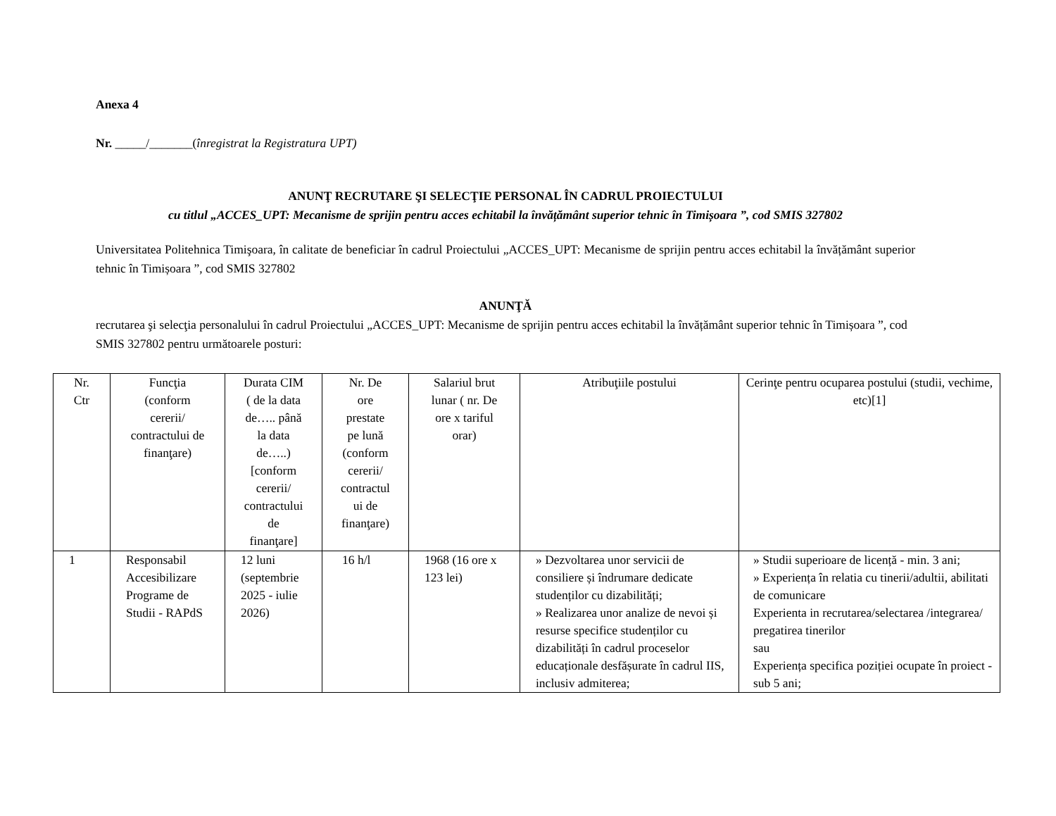Anexa 4
Nr. _____/_______(înregistrat la Registratura UPT)
ANUNŢ RECRUTARE ŞI SELECŢIE PERSONAL ÎN CADRUL PROIECTULUI
cu titlul „ACCES_UPT: Mecanisme de sprijin pentru acces echitabil la învățământ superior tehnic în Timișoara ”, cod SMIS 327802
Universitatea Politehnica Timişoara, în calitate de beneficiar în cadrul Proiectului „ACCES_UPT: Mecanisme de sprijin pentru acces echitabil la învățământ superior tehnic în Timișoara ”, cod SMIS 327802
ANUNŢĂ
recrutarea şi selecţia personalului în cadrul Proiectului „ACCES_UPT: Mecanisme de sprijin pentru acces echitabil la învățământ superior tehnic în Timișoara ”, cod SMIS 327802 pentru următoarele posturi:
| Nr. Ctr | Funcţia (conform cererii/ contractului de finanţare) | Durata CIM ( de la data de….. până la data de…..) [conform cererii/ contractului de finanţare] | Nr. De ore prestate pe lună (conform cererii/ contractul ui de finanţare) | Salariul brut lunar ( nr. De ore x tariful orar) | Atribuţiile postului | Cerinţe pentru ocuparea postului (studii, vechime, etc)[1] |
| --- | --- | --- | --- | --- | --- | --- |
| 1 | Responsabil Accesibilizare Programe de Studii - RAPdS | 12 luni (septembrie 2025 - iulie 2026) | 16 h/l | 1968 (16 ore x 123 lei) | » Dezvoltarea unor servicii de consiliere și îndrumare dedicate studenților cu dizabilități; » Realizarea unor analize de nevoi și resurse specifice studenților cu dizabilități în cadrul proceselor educaționale desfășurate în cadrul IIS, inclusiv admiterea; | » Studii superioare de licență - min. 3 ani; » Experiența în relatia cu tinerii/adultii, abilitati de comunicare Experienta in recrutarea/selectarea /integrarea/ pregatirea tinerilor sau Experiența specifica poziției ocupate în proiect - sub 5 ani; |